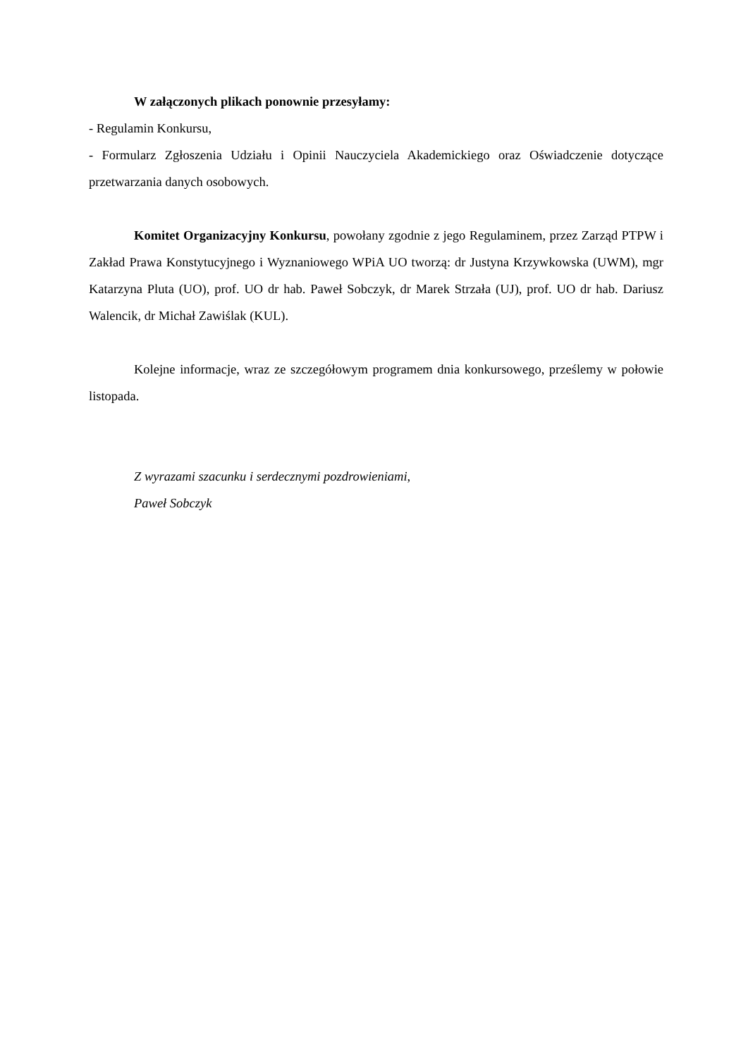W załączonych plikach ponownie przesyłamy:
- Regulamin Konkursu,
- Formularz Zgłoszenia Udziału i Opinii Nauczyciela Akademickiego oraz Oświadczenie dotyczące przetwarzania danych osobowych.
Komitet Organizacyjny Konkursu, powołany zgodnie z jego Regulaminem, przez Zarząd PTPW i Zakład Prawa Konstytucyjnego i Wyznaniowego WPiA UO tworzą: dr Justyna Krzywkowska (UWM), mgr Katarzyna Pluta (UO), prof. UO dr hab. Paweł Sobczyk, dr Marek Strzała (UJ), prof. UO dr hab. Dariusz Walencik, dr Michał Zawiślak (KUL).
Kolejne informacje, wraz ze szczegółowym programem dnia konkursowego, prześlemy w połowie listopada.
Z wyrazami szacunku i serdecznymi pozdrowieniami,
Paweł Sobczyk